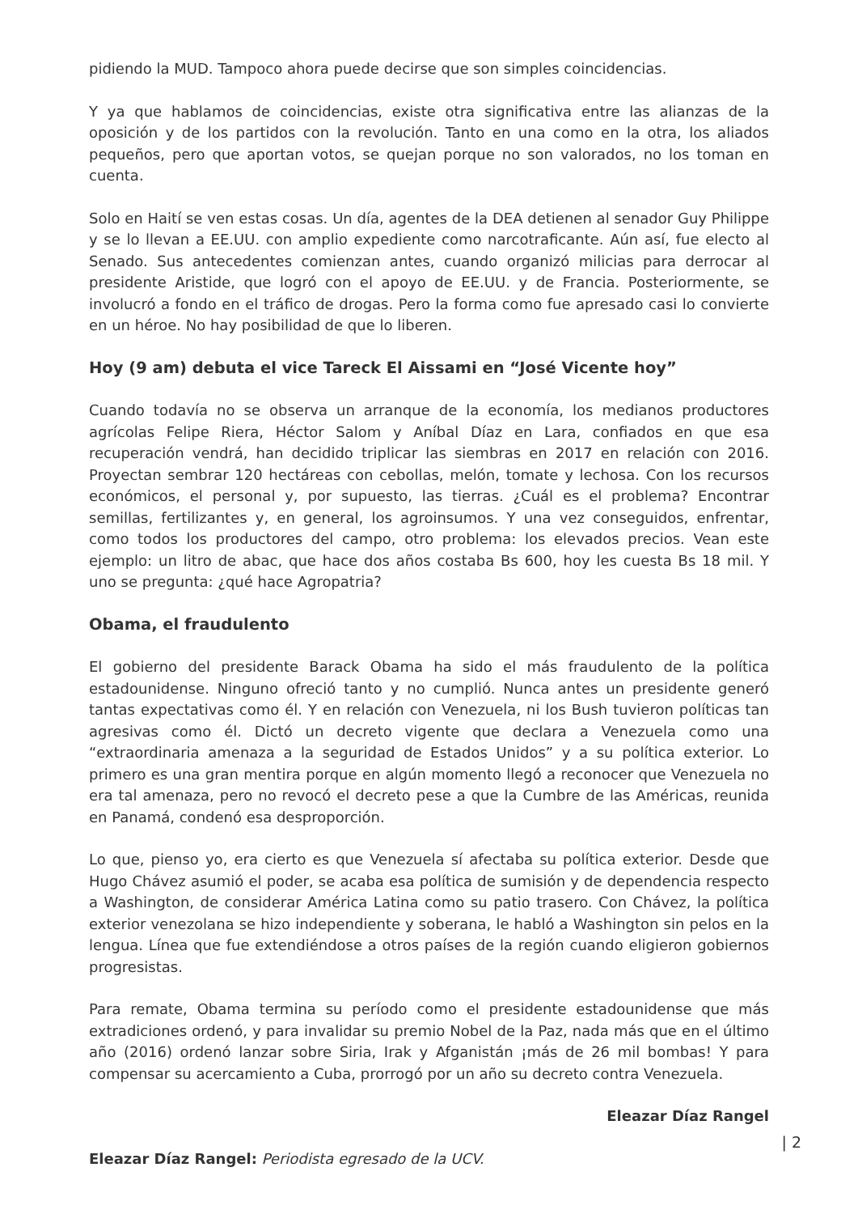pidiendo la MUD. Tampoco ahora puede decirse que son simples coincidencias.
Y ya que hablamos de coincidencias, existe otra significativa entre las alianzas de la oposición y de los partidos con la revolución. Tanto en una como en la otra, los aliados pequeños, pero que aportan votos, se quejan porque no son valorados, no los toman en cuenta.
Solo en Haití se ven estas cosas. Un día, agentes de la DEA detienen al senador Guy Philippe y se lo llevan a EE.UU. con amplio expediente como narcotraficante. Aún así, fue electo al Senado. Sus antecedentes comienzan antes, cuando organizó milicias para derrocar al presidente Aristide, que logró con el apoyo de EE.UU. y de Francia. Posteriormente, se involucró a fondo en el tráfico de drogas. Pero la forma como fue apresado casi lo convierte en un héroe. No hay posibilidad de que lo liberen.
Hoy (9 am) debuta el vice Tareck El Aissami en “José Vicente hoy”
Cuando todavía no se observa un arranque de la economía, los medianos productores agrícolas Felipe Riera, Héctor Salom y Aníbal Díaz en Lara, confiados en que esa recuperación vendrá, han decidido triplicar las siembras en 2017 en relación con 2016. Proyectan sembrar 120 hectáreas con cebollas, melón, tomate y lechosa. Con los recursos económicos, el personal y, por supuesto, las tierras. ¿Cuál es el problema? Encontrar semillas, fertilizantes y, en general, los agroinsumos. Y una vez conseguidos, enfrentar, como todos los productores del campo, otro problema: los elevados precios. Vean este ejemplo: un litro de abac, que hace dos años costaba Bs 600, hoy les cuesta Bs 18 mil. Y uno se pregunta: ¿qué hace Agropatria?
Obama, el fraudulento
El gobierno del presidente Barack Obama ha sido el más fraudulento de la política estadounidense. Ninguno ofreció tanto y no cumplió. Nunca antes un presidente generó tantas expectativas como él. Y en relación con Venezuela, ni los Bush tuvieron políticas tan agresivas como él. Dictó un decreto vigente que declara a Venezuela como una “extraordinaria amenaza a la seguridad de Estados Unidos” y a su política exterior. Lo primero es una gran mentira porque en algún momento llegó a reconocer que Venezuela no era tal amenaza, pero no revocó el decreto pese a que la Cumbre de las Américas, reunida en Panamá, condenó esa desproporción.
Lo que, pienso yo, era cierto es que Venezuela sí afectaba su política exterior. Desde que Hugo Chávez asumió el poder, se acaba esa política de sumisión y de dependencia respecto a Washington, de considerar América Latina como su patio trasero. Con Chávez, la política exterior venezolana se hizo independiente y soberana, le habló a Washington sin pelos en la lengua. Línea que fue extendiéndose a otros países de la región cuando eligieron gobiernos progresistas.
Para remate, Obama termina su período como el presidente estadounidense que más extradiciones ordenó, y para invalidar su premio Nobel de la Paz, nada más que en el último año (2016) ordenó lanzar sobre Siria, Irak y Afganistán ¡más de 26 mil bombas! Y para compensar su acercamiento a Cuba, prorrogó por un año su decreto contra Venezuela.
Eleazar Díaz Rangel
Eleazar Díaz Rangel: Periodista egresado de la UCV.
| 2